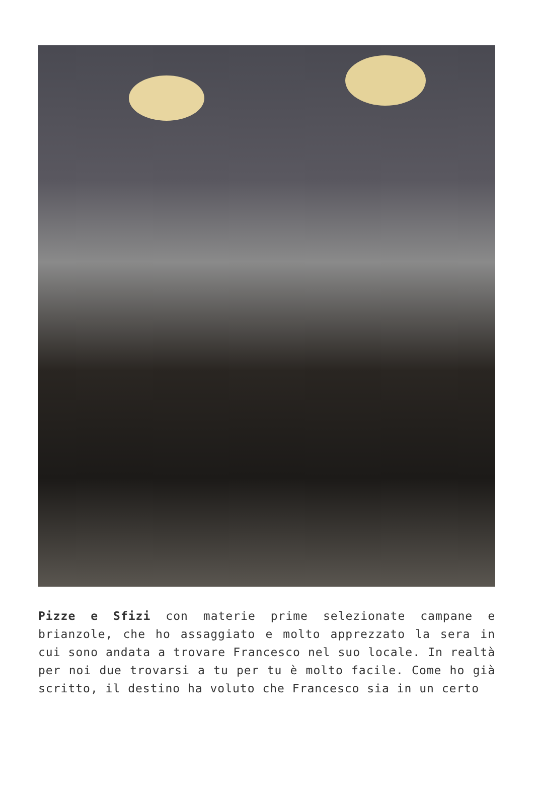Pizze e Sfizi con materie prime selezionate campane e brianzole, che ho assaggiato e molto apprezzato la sera in cui sono andata a trovare Francesco nel suo locale. In realtà per noi due trovarsi a tu per tu è molto facile. Come ho già scritto, il destino ha voluto che Francesco sia in un certo